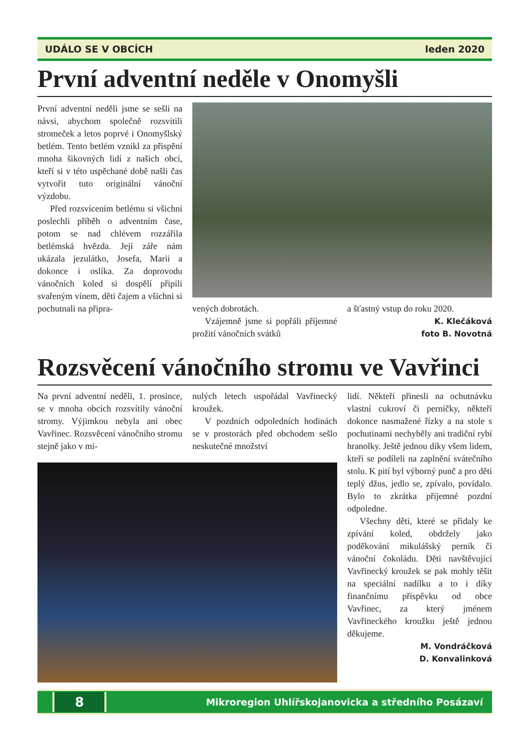UDÁLO SE V OBCÍCH leden 2020
První adventní neděle v Onomyšli
První adventní neděli jsme se sešli na návsi, abychom společně rozsvítili stromeček a letos poprvé i Onomyšlský betlém. Tento betlém vznikl za přispění mnoha šikovných lidí z našich obcí, kteří si v této uspěchané době našli čas vytvořit tuto originální vánoční výzdobu.
Před rozsvícením betlému si všichni poslechli příběh o adventním čase, potom se nad chlévem rozzářila betlémská hvězda. Její záře nám ukázala jezulátko, Josefa, Marii a dokonce i oslíka. Za doprovodu vánočních koled si dospělí připili svařeným vínem, děti čajem a všichni si pochutnali na připra-
vených dobrotách.
Vzájemně jsme si popřáli příjemné prožití vánočních svátků
a šťastný vstup do roku 2020.
K. Klečáková
foto B. Novotná
Rozsvěcení vánočního stromu ve Vavřinci
Na první adventní neděli, 1. prosince, se v mnoha obcích rozsvítily vánoční stromy. Výjimkou nebyla ani obec Vavřinec. Rozsvěcení vánočního stromu stejně jako v mi-
nulých letech uspořádal Vavřinecký kroužek.
V pozdních odpoledních hodinách se v prostorách před obchodem sešlo neskutečné množství
lidí. Někteří přinesli na ochutnávku vlastní cukroví či perníčky, někteří dokonce nasmažené řízky a na stole s pochutinami nechyběly ani tradiční rybí hranolky. Ještě jednou díky všem lidem, kteří se podíleli na zaplnění svátečního stolu. K pití byl výborný punč a pro děti teplý džus, jedlo se, zpívalo, povídalo. Bylo to zkrátka příjemné pozdní odpoledne.
Všechny děti, které se přidaly ke zpívání koled, obdržely jako poděkování mikulášský perník či vánoční čokoládu. Děti navštěvující Vavřinecký kroužek se pak mohly těšit na speciální nadílku a to i díky finančnímu příspěvku od obce Vavřinec, za který jménem Vavřineckého kroužku ještě jednou děkujeme.
M. Vondráčková
D. Konvalinková
8
Mikroregion Uhlířskojanovicka a středního Posázaví